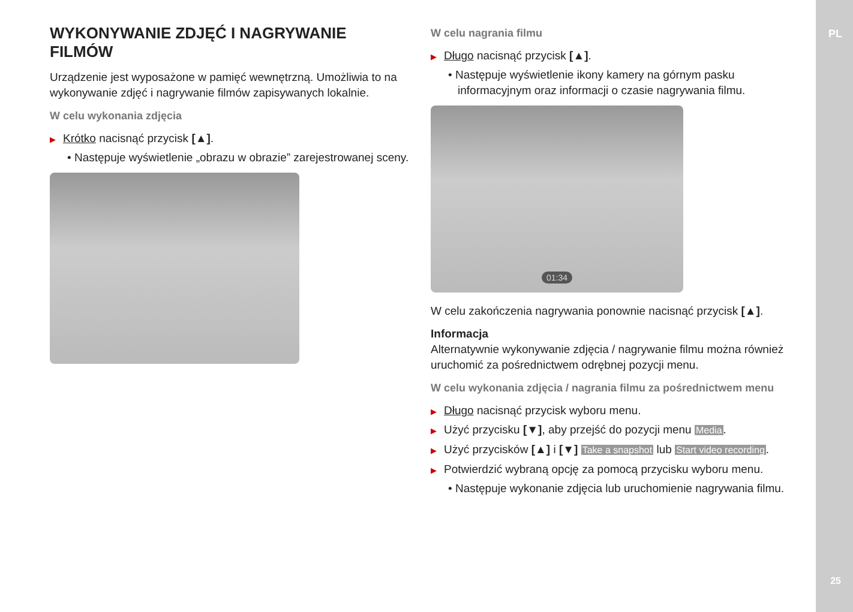PL
WYKONYWANIE ZDJĘĆ I NAGRYWANIE FILMÓW
Urządzenie jest wyposażone w pamięć wewnętrzną. Umożliwia to na wykonywanie zdjęć i nagrywanie filmów zapisywanych lokalnie.
W celu wykonania zdjęcia
▶ Krótko nacisnąć przycisk [▲].
• Następuje wyświetlenie „obrazu w obrazie” zarejestrowanej sceny.
W celu nagrania filmu
▶ Długo nacisnąć przycisk [▲].
• Następuje wyświetlenie ikony kamery na górnym pasku informacyjnym oraz informacji o czasie nagrywania filmu.
01:34
W celu zakończenia nagrywania ponownie nacisnąć przycisk [▲].
Informacja
Alternatywnie wykonywanie zdjęcia / nagrywanie filmu można również uruchomić za pośrednictwem odrębnej pozycji menu.
W celu wykonania zdjęcia / nagrania filmu za pośrednictwem menu
▶ Długo nacisnąć przycisk wyboru menu.
▶ Użyć przycisku [▼], aby przejść do pozycji menu Media.
▶ Użyć przycisków [▲] i [▼] Take a snapshot lub Start video recording.
▶ Potwierdzić wybraną opcję za pomocą przycisku wyboru menu.
• Następuje wykonanie zdjęcia lub uruchomienie nagrywania filmu.
25